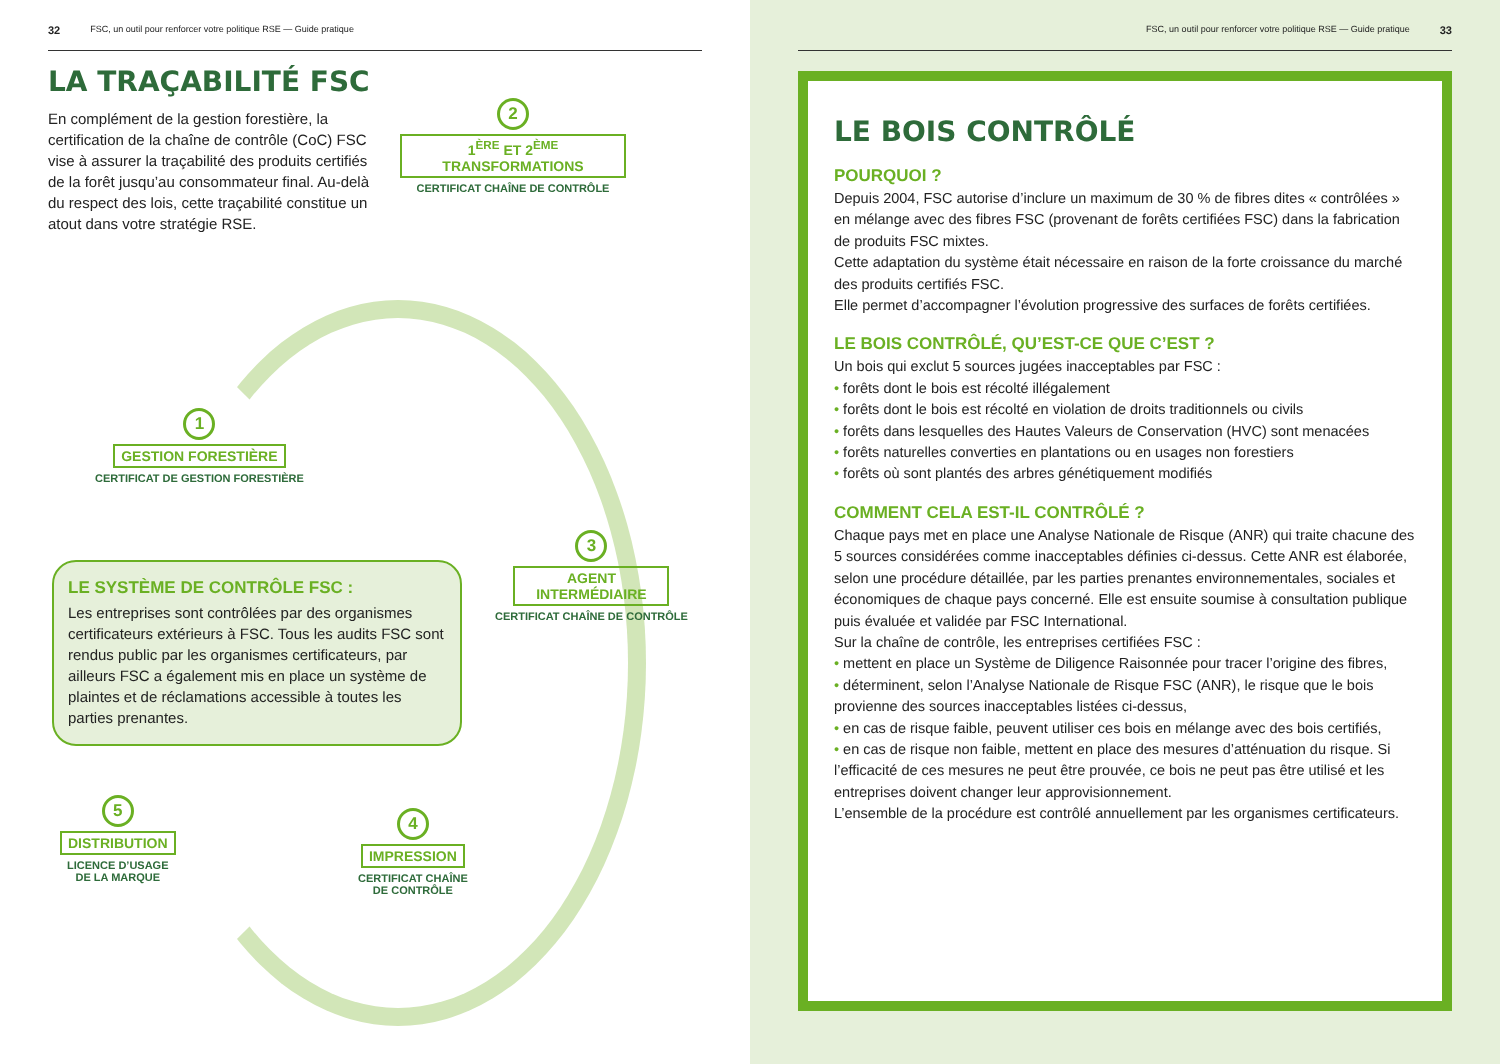32 FSC, un outil pour renforcer votre politique RSE — Guide pratique
LA TRAÇABILITÉ FSC
En complément de la gestion forestière, la certification de la chaîne de contrôle (CoC) FSC vise à assurer la traçabilité des produits certifiés de la forêt jusqu’au consommateur final. Au-delà du respect des lois, cette traçabilité constitue un atout dans votre stratégie RSE.
2
1<sup>ÈRE</sup> ET 2<sup>ÈME</sup>
TRANSFORMATIONS
CERTIFICAT CHAÎNE DE CONTRÔLE
1
GESTION FORESTIÈRE
CERTIFICAT DE GESTION FORESTIÈRE
3
AGENT
INTERMÉDIAIRE
CERTIFICAT CHAÎNE DE CONTRÔLE
LE SYSTÈME DE CONTRÔLE FSC :
Les entreprises sont contrôlées par des organismes certificateurs extérieurs à FSC. Tous les audits FSC sont rendus public par les organismes certificateurs, par ailleurs FSC a également mis en place un système de plaintes et de réclamations accessible à toutes les parties prenantes.
5
DISTRIBUTION
LICENCE D’USAGE
DE LA MARQUE
4
IMPRESSION
CERTIFICAT CHAÎNE
DE CONTRÔLE
FSC, un outil pour renforcer votre politique RSE — Guide pratique 33
LE BOIS CONTRÔLÉ
POURQUOI ?
Depuis 2004, FSC autorise d’inclure un maximum de 30 % de fibres dites « contrôlées » en mélange avec des fibres FSC (provenant de forêts certifiées FSC) dans la fabrication de produits FSC mixtes.
Cette adaptation du système était nécessaire en raison de la forte croissance du marché des produits certifiés FSC.
Elle permet d’accompagner l’évolution progressive des surfaces de forêts certifiées.
LE BOIS CONTRÔLÉ, QU’EST-CE QUE C’EST ?
Un bois qui exclut 5 sources jugées inacceptables par FSC :
• forêts dont le bois est récolté illégalement
• forêts dont le bois est récolté en violation de droits traditionnels ou civils
• forêts dans lesquelles des Hautes Valeurs de Conservation (HVC) sont menacées
• forêts naturelles converties en plantations ou en usages non forestiers
• forêts où sont plantés des arbres génétiquement modifiés
COMMENT CELA EST-IL CONTRÔLÉ ?
Chaque pays met en place une Analyse Nationale de Risque (ANR) qui traite chacune des 5 sources considérées comme inacceptables définies ci-dessus. Cette ANR est élaborée, selon une procédure détaillée, par les parties prenantes environnementales, sociales et économiques de chaque pays concerné. Elle est ensuite soumise à consultation publique puis évaluée et validée par FSC International.
Sur la chaîne de contrôle, les entreprises certifiées FSC :
• mettent en place un Système de Diligence Raisonnée pour tracer l’origine des fibres,
• déterminent, selon l’Analyse Nationale de Risque FSC (ANR), le risque que le bois provienne des sources inacceptables listées ci-dessus,
• en cas de risque faible, peuvent utiliser ces bois en mélange avec des bois certifiés,
• en cas de risque non faible, mettent en place des mesures d’atténuation du risque. Si l’efficacité de ces mesures ne peut être prouvée, ce bois ne peut pas être utilisé et les entreprises doivent changer leur approvisionnement.
L’ensemble de la procédure est contrôlé annuellement par les organismes certificateurs.